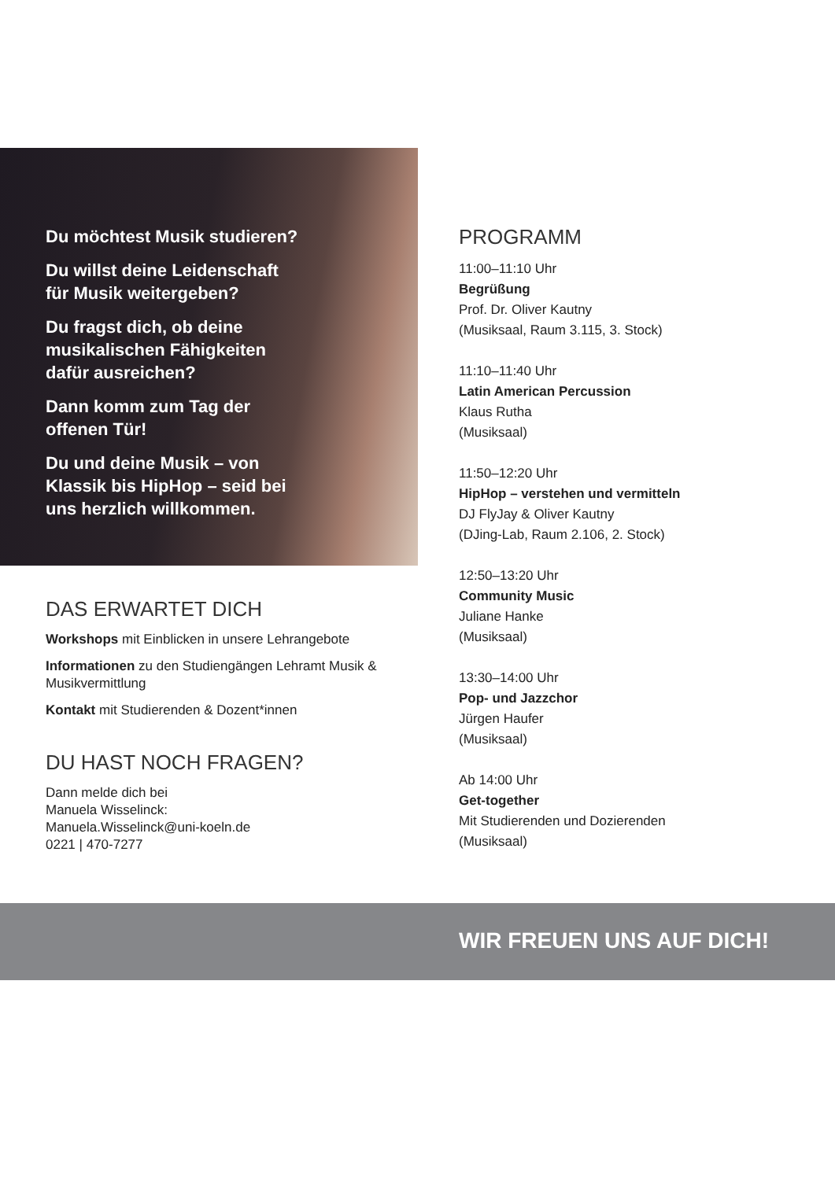Du möchtest Musik studieren?
Du willst deine Leidenschaft
für Musik weitergeben?
Du fragst dich, ob deine
musikalischen Fähigkeiten
dafür ausreichen?
Dann komm zum Tag der
offenen Tür!
Du und deine Musik – von
Klassik bis HipHop – seid bei
uns herzlich willkommen.
DAS ERWARTET DICH
Workshops mit Einblicken in unsere Lehrangebote
Informationen zu den Studiengängen Lehramt Musik & Musikvermittlung
Kontakt mit Studierenden & Dozent*innen
DU HAST NOCH FRAGEN?
Dann melde dich bei
Manuela Wisselinck:
Manuela.Wisselinck@uni-koeln.de
0221 | 470-7277
PROGRAMM
11:00–11:10 Uhr
Begrüßung
Prof. Dr. Oliver Kautny
(Musiksaal, Raum 3.115, 3. Stock)
11:10–11:40 Uhr
Latin American Percussion
Klaus Rutha
(Musiksaal)
11:50–12:20 Uhr
HipHop – verstehen und vermitteln
DJ FlyJay & Oliver Kautny
(DJing-Lab, Raum 2.106, 2. Stock)
12:50–13:20 Uhr
Community Music
Juliane Hanke
(Musiksaal)
13:30–14:00 Uhr
Pop- und Jazzchor
Jürgen Haufer
(Musiksaal)
Ab 14:00 Uhr
Get-together
Mit Studierenden und Dozierenden
(Musiksaal)
WIR FREUEN UNS AUF DICH!